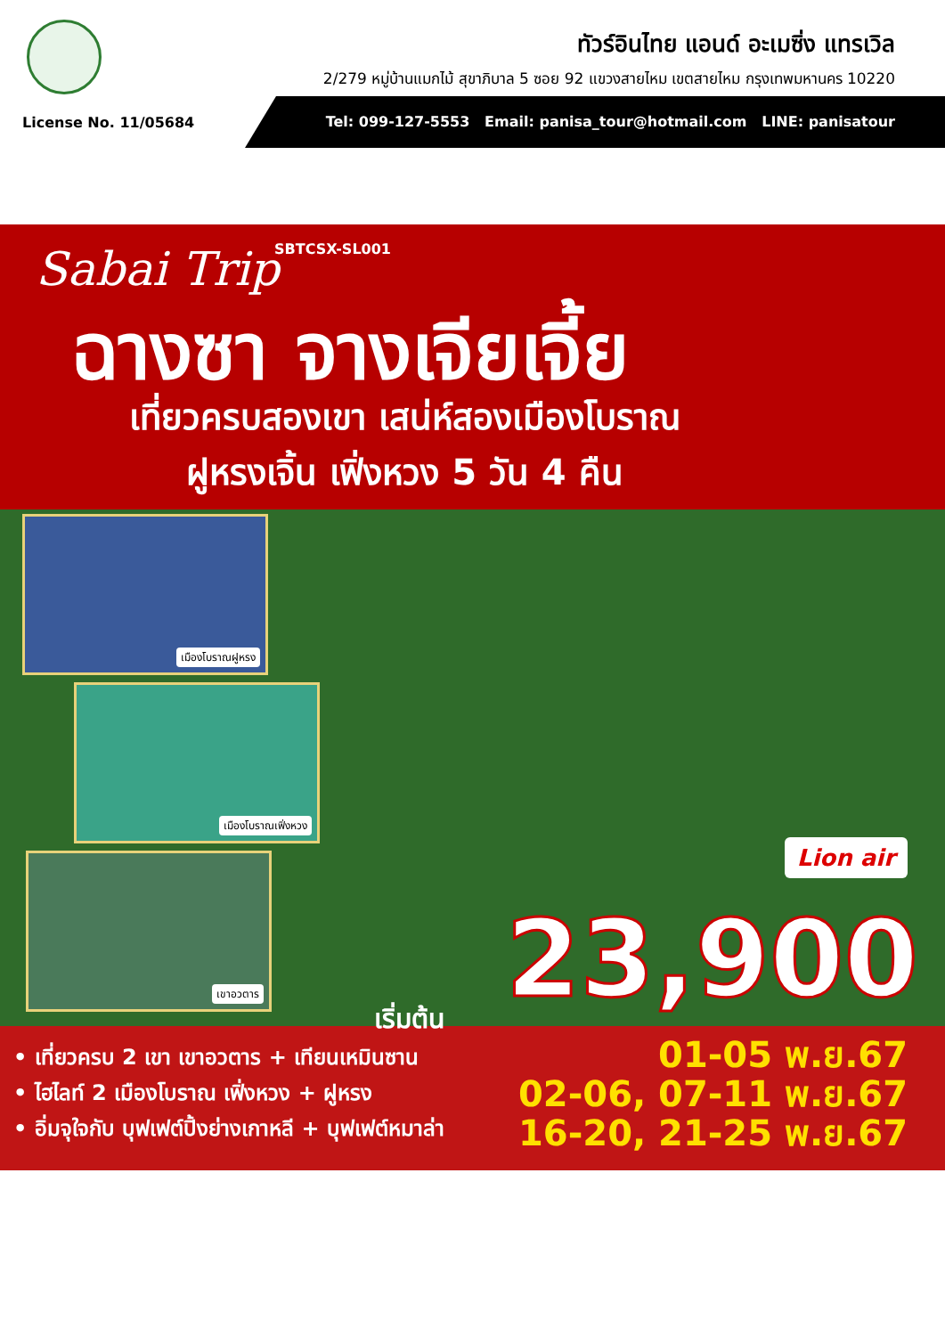ทัวร์อินไทย แอนด์ อะเมซิ่ง แทรเวิล
2/279 หมู่บ้านแมกไม้ สุขาภิบาล 5 ซอย 92 แขวงสายไหม เขตสายไหม กรุงเทพมหานคร 10220
License No. 11/05684
Tel: 099-127-5553 Email: panisa_tour@hotmail.com LINE: panisatour
Sabai Trip SBTCSX-SL001
ฉางซา จางเจียเจี้ย
เที่ยวครบสองเขา เสน่ห์สองเมืองโบราณ
ฝูหรงเจิ้น เฟิ่งหวง 5 วัน 4 คืน
เมืองโบราณฝูหรง
เมืองโบราณเฟิ่งหวง
เขาอวตาร
Lion air
23,900 เริ่มต้น
• เที่ยวครบ 2 เขา เขาอวตาร + เทียนเหมินซาน
• ไฮไลท์ 2 เมืองโบราณ เฟิ่งหวง + ฝูหรง
• อิ่มจุใจกับ บุฟเฟต์ปิ้งย่างเกาหลี + บุฟเฟต์หมาล่า
01-05 พ.ย.67
02-06, 07-11 พ.ย.67
16-20, 21-25 พ.ย.67